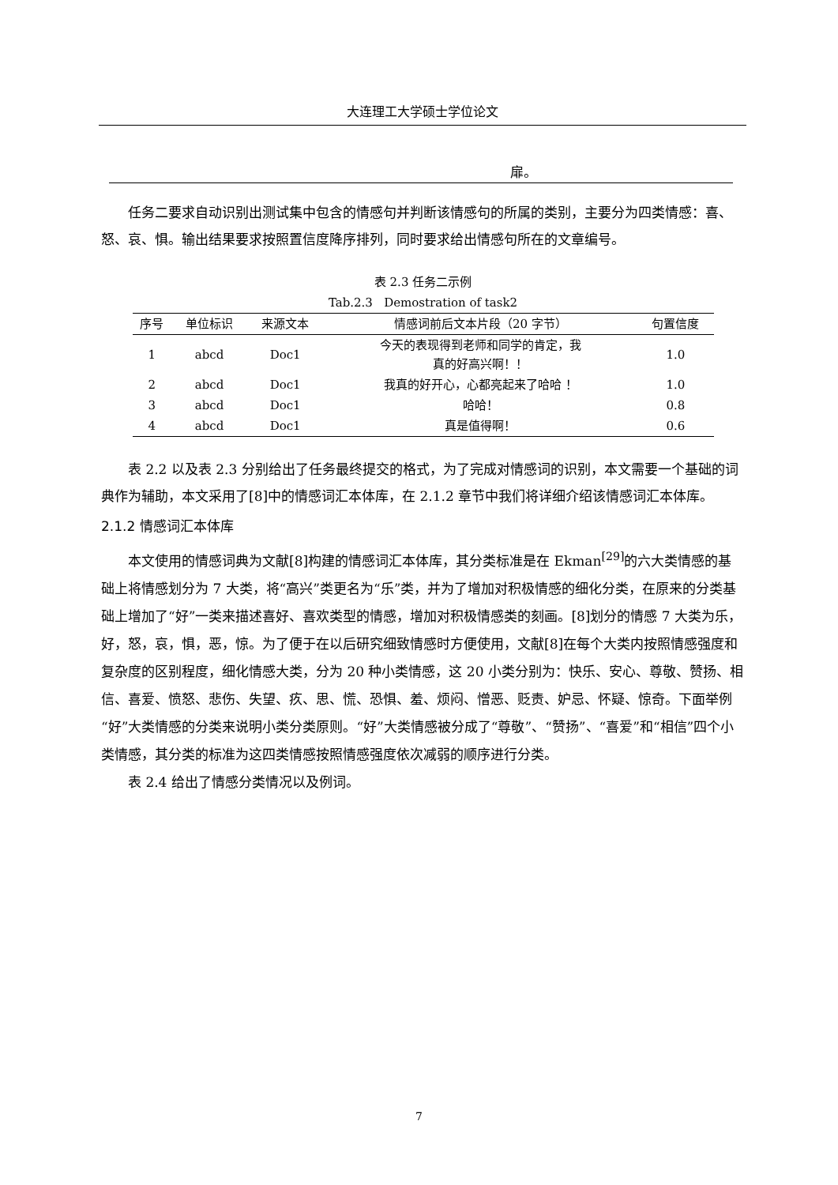大连理工大学硕士学位论文
扉。
任务二要求自动识别出测试集中包含的情感句并判断该情感句的所属的类别，主要分为四类情感：喜、怒、哀、惧。输出结果要求按照置信度降序排列，同时要求给出情感句所在的文章编号。
表 2.3 任务二示例
Tab.2.3 Demostration of task2
| 序号 | 单位标识 | 来源文本 | 情感词前后文本片段（20 字节） | 句置信度 |
| --- | --- | --- | --- | --- |
| 1 | abcd | Doc1 | 今天的表现得到老师和同学的肯定，我 真的好高兴啊！！ | 1.0 |
| 2 | abcd | Doc1 | 我真的好开心，心都亮起来了哈哈 ！ | 1.0 |
| 3 | abcd | Doc1 | 哈哈！ | 0.8 |
| 4 | abcd | Doc1 | 真是值得啊！ | 0.6 |
表 2.2 以及表 2.3 分别给出了任务最终提交的格式，为了完成对情感词的识别，本文需要一个基础的词典作为辅助，本文采用了[8]中的情感词汇本体库，在 2.1.2 章节中我们将详细介绍该情感词汇本体库。
2.1.2 情感词汇本体库
本文使用的情感词典为文献[8]构建的情感词汇本体库，其分类标准是在 Ekman<sup>[29]</sup>的六大类情感的基础上将情感划分为 7 大类，将“高兴”类更名为“乐”类，并为了增加对积极情感的细化分类，在原来的分类基础上增加了“好”一类来描述喜好、喜欢类型的情感，增加对积极情感类的刻画。[8]划分的情感 7 大类为乐，好，怒，哀，惧，恶，惊。为了便于在以后研究细致情感时方便使用，文献[8]在每个大类内按照情感强度和复杂度的区别程度，细化情感大类，分为 20 种小类情感，这 20 小类分别为：快乐、安心、尊敬、赞扬、相信、喜爱、愤怒、悲伤、失望、疚、思、慌、恐惧、羞、烦闷、憎恶、贬责、妒忌、怀疑、惊奇。下面举例“好”大类情感的分类来说明小类分类原则。“好”大类情感被分成了“尊敬”、“赞扬”、“喜爱”和“相信”四个小类情感，其分类的标准为这四类情感按照情感强度依次减弱的顺序进行分类。
表 2.4 给出了情感分类情况以及例词。
7